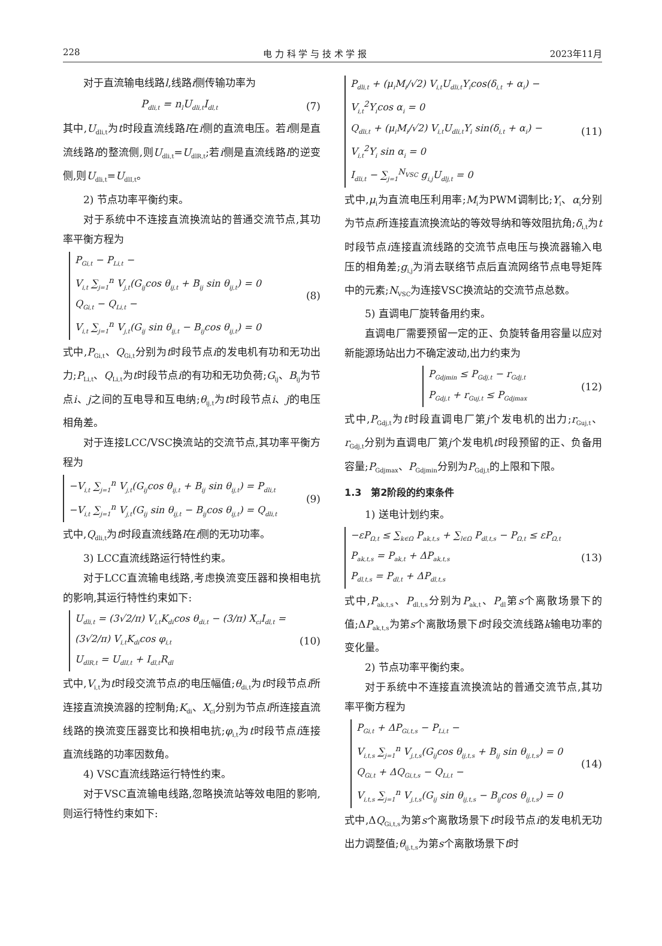228 电 力 科 学 与 技 术 学 报 2023年11月
对于直流输电线路l,线路i侧传输功率为
P<sub>dli,t</sub> = n<sub>l</sub>U<sub>dli,t</sub>I<sub>dl,t</sub> (7)
其中,U<sub>dli,t</sub>为t时段直流线路l在i侧的直流电压。若i侧是直流线路l的整流侧,则U<sub>dli,t</sub>=U<sub>dlR,t</sub>;若i侧是直流线路l的逆变侧,则U<sub>dli,t</sub>=U<sub>dlI,t</sub>。
2) 节点功率平衡约束。
对于系统中不连接直流换流站的普通交流节点,其功率平衡方程为
P<sub>Gi,t</sub> − P<sub>Li,t</sub> −
V<sub>i,t</sub> ∑<sub>j=1</sub><sup>n</sup> V<sub>j,t</sub>(G<sub>ij</sub>cos θ<sub>ij,t</sub> + B<sub>ij</sub> sin θ<sub>ij,t</sub>) = 0
Q<sub>Gi,t</sub> − Q<sub>Li,t</sub> −
V<sub>i,t</sub> ∑<sub>j=1</sub><sup>n</sup> V<sub>j,t</sub>(G<sub>ij</sub> sin θ<sub>ij,t</sub> − B<sub>ij</sub>cos θ<sub>ij,t</sub>) = 0
(8)
式中,P<sub>Gi,t</sub>、Q<sub>Gi,t</sub>分别为t时段节点i的发电机有功和无功出力;P<sub>Li,t</sub>、Q<sub>Li,t</sub>为t时段节点i的有功和无功负荷;G<sub>ij</sub>、B<sub>ij</sub>为节点i、j之间的互电导和互电纳;θ<sub>ij,t</sub>为t时段节点i、j的电压相角差。
对于连接LCC/VSC换流站的交流节点,其功率平衡方程为
−V<sub>i,t</sub> ∑<sub>j=1</sub><sup>n</sup> V<sub>j,t</sub>(G<sub>ij</sub>cos θ<sub>ij,t</sub> + B<sub>ij</sub> sin θ<sub>ij,t</sub>) = P<sub>dli,t</sub>
−V<sub>i,t</sub> ∑<sub>j=1</sub><sup>n</sup> V<sub>j,t</sub>(G<sub>ij</sub> sin θ<sub>ij,t</sub> − B<sub>ij</sub>cos θ<sub>ij,t</sub>) = Q<sub>dli,t</sub>
(9)
式中,Q<sub>dli,t</sub>为t时段直流线路l在i侧的无功功率。
3) LCC直流线路运行特性约束。
对于LCC直流输电线路,考虑换流变压器和换相电抗的影响,其运行特性约束如下:
U<sub>dli,t</sub> = (3√2/π) V<sub>i,t</sub>K<sub>di</sub>cos θ<sub>di,t</sub> − (3/π) X<sub>ci</sub>I<sub>dl,t</sub> =
(3√2/π) V<sub>i,t</sub>K<sub>di</sub>cos φ<sub>i,t</sub>
U<sub>dlR,t</sub> = U<sub>dlI,t</sub> + I<sub>dl,t</sub>R<sub>dl</sub>
(10)
式中,V<sub>i,t</sub>为t时段交流节点i的电压幅值;θ<sub>di,t</sub>为t时段节点i所连接直流换流器的控制角;K<sub>di</sub>、X<sub>ci</sub>分别为节点i所连接直流线路的换流变压器变比和换相电抗;φ<sub>i,t</sub>为t时段节点i连接直流线路的功率因数角。
4) VSC直流线路运行特性约束。
对于VSC直流输电线路,忽略换流站等效电阻的影响,则运行特性约束如下:
P<sub>dli,t</sub> + (μ<sub>i</sub>M<sub>i</sub>/√2) V<sub>i,t</sub>U<sub>dli,t</sub>Y<sub>i</sub>cos(δ<sub>i,t</sub> + α<sub>i</sub>) −
V<sub>i,t</sub><sup>2</sup>Y<sub>i</sub>cos α<sub>i</sub> = 0
Q<sub>dli,t</sub> + (μ<sub>i</sub>M<sub>i</sub>/√2) V<sub>i,t</sub>U<sub>dli,t</sub>Y<sub>i</sub> sin(δ<sub>i,t</sub> + α<sub>i</sub>) −
V<sub>i,t</sub><sup>2</sup>Y<sub>i</sub> sin α<sub>i</sub> = 0
I<sub>dli,t</sub> − ∑<sub>j=1</sub><sup>N<sub>VSC</sub></sup> g<sub>i,j</sub>U<sub>dlj,t</sub> = 0
(11)
式中,μ<sub>i</sub>为直流电压利用率;M<sub>i</sub>为PWM调制比;Y<sub>i</sub>、α<sub>i</sub>分别为节点i所连接直流换流站的等效导纳和等效阻抗角;δ<sub>i,t</sub>为t时段节点i连接直流线路的交流节点电压与换流器输入电压的相角差;g<sub>i,j</sub>为消去联络节点后直流网络节点电导矩阵中的元素;N<sub>VSC</sub>为连接VSC换流站的交流节点总数。
5) 直调电厂旋转备用约束。
直调电厂需要预留一定的正、负旋转备用容量以应对新能源场站出力不确定波动,出力约束为
P<sub>Gdjmin</sub> ≤ P<sub>Gdj,t</sub> − r<sub>Gdj,t</sub>
P<sub>Gdj,t</sub> + r<sub>Guj,t</sub> ≤ P<sub>Gdjmax</sub>
(12)
式中,P<sub>Gdj,t</sub>为t时段直调电厂第j个发电机的出力;r<sub>Guj,t</sub>、r<sub>Gdj,t</sub>分别为直调电厂第j个发电机t时段预留的正、负备用容量;P<sub>Gdjmax</sub>、P<sub>Gdjmin</sub>分别为P<sub>Gdj,t</sub>的上限和下限。
1.3　第2阶段的约束条件
1) 送电计划约束。
−εP<sub>Ω,t</sub> ≤ ∑<sub>k∈Ω</sub> P<sub>ak,t,s</sub> + ∑<sub>l∈Ω</sub> P<sub>dl,t,s</sub> − P<sub>Ω,t</sub> ≤ εP<sub>Ω,t</sub>
P<sub>ak,t,s</sub> = P<sub>ak,t</sub> + ΔP<sub>ak,t,s</sub>
P<sub>dl,t,s</sub> = P<sub>dl,t</sub> + ΔP<sub>dl,t,s</sub>
(13)
式中,P<sub>ak,t,s</sub>、P<sub>dl,t,s</sub>分别为P<sub>ak,t</sub>、P<sub>dl</sub>第s个离散场景下的值;ΔP<sub>ak,t,s</sub>为第s个离散场景下t时段交流线路k输电功率的变化量。
2) 节点功率平衡约束。
对于系统中不连接直流换流站的普通交流节点,其功率平衡方程为
P<sub>Gi,t</sub> + ΔP<sub>Gi,t,s</sub> − P<sub>Li,t</sub> −
V<sub>i,t,s</sub> ∑<sub>j=1</sub><sup>n</sup> V<sub>j,t,s</sub>(G<sub>ij</sub>cos θ<sub>ij,t,s</sub> + B<sub>ij</sub> sin θ<sub>ij,t,s</sub>) = 0
Q<sub>Gi,t</sub> + ΔQ<sub>Gi,t,s</sub> − Q<sub>Li,t</sub> −
V<sub>i,t,s</sub> ∑<sub>j=1</sub><sup>n</sup> V<sub>j,t,s</sub>(G<sub>ij</sub> sin θ<sub>ij,t,s</sub> − B<sub>ij</sub>cos θ<sub>ij,t,s</sub>) = 0
(14)
式中,ΔQ<sub>Gi,t,s</sub>为第s个离散场景下t时段节点i的发电机无功出力调整值;θ<sub>ij,t,s</sub>为第s个离散场景下t时